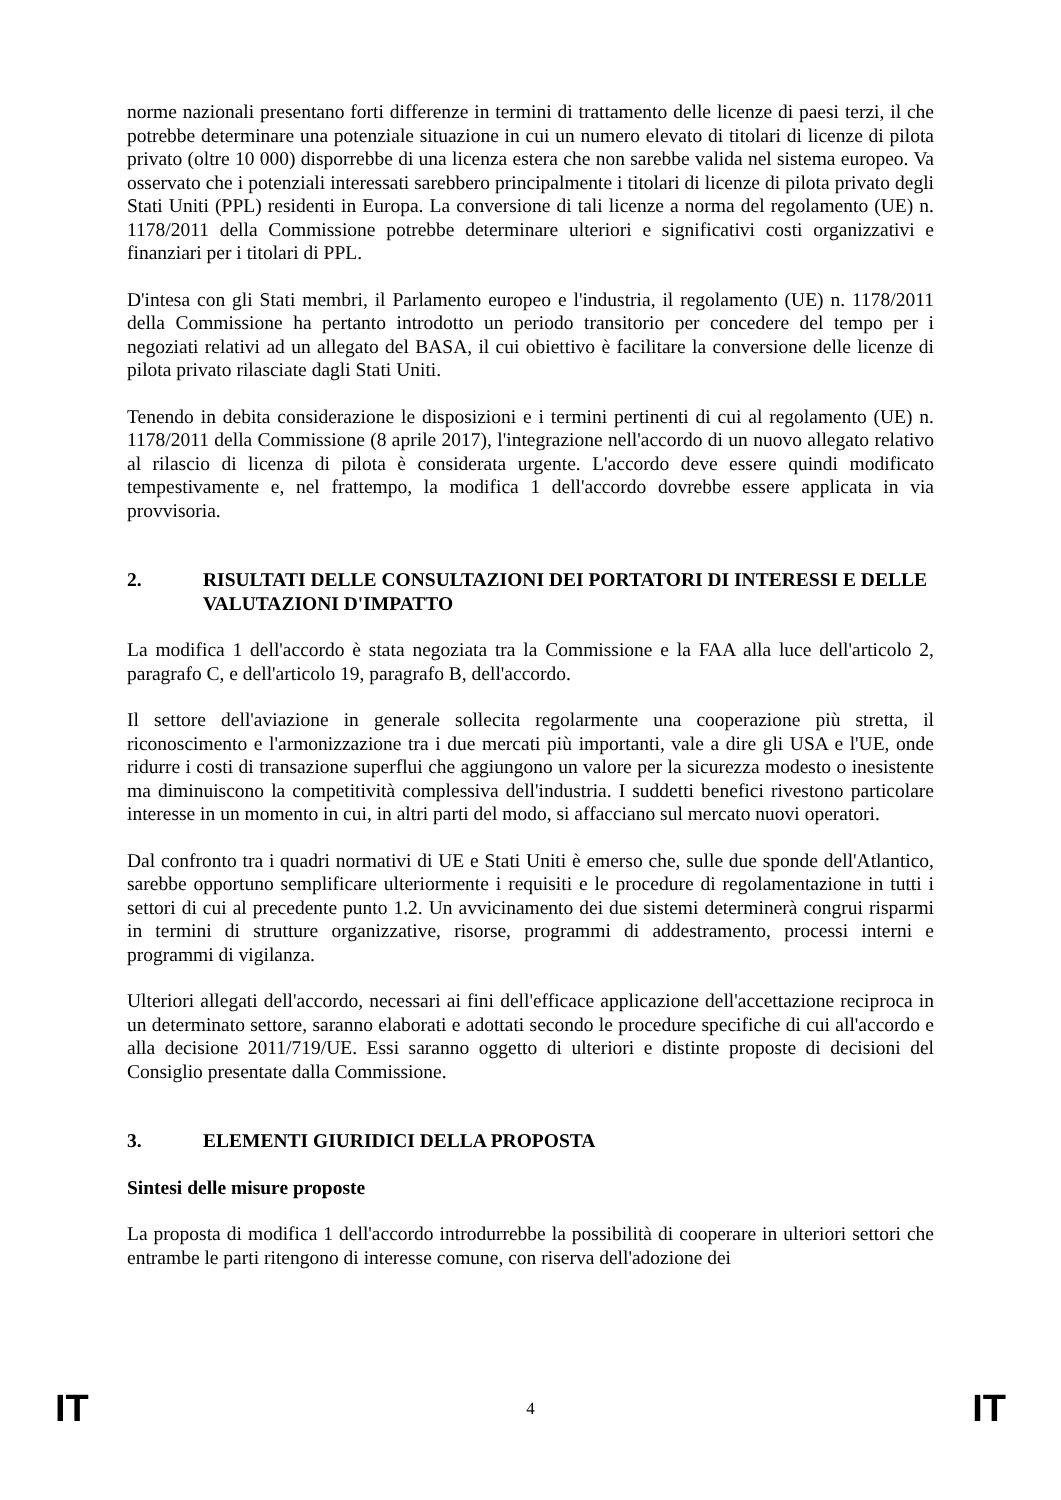norme nazionali presentano forti differenze in termini di trattamento delle licenze di paesi terzi, il che potrebbe determinare una potenziale situazione in cui un numero elevato di titolari di licenze di pilota privato (oltre 10 000) disporrebbe di una licenza estera che non sarebbe valida nel sistema europeo. Va osservato che i potenziali interessati sarebbero principalmente i titolari di licenze di pilota privato degli Stati Uniti (PPL) residenti in Europa. La conversione di tali licenze a norma del regolamento (UE) n. 1178/2011 della Commissione potrebbe determinare ulteriori e significativi costi organizzativi e finanziari per i titolari di PPL.
D'intesa con gli Stati membri, il Parlamento europeo e l'industria, il regolamento (UE) n. 1178/2011 della Commissione ha pertanto introdotto un periodo transitorio per concedere del tempo per i negoziati relativi ad un allegato del BASA, il cui obiettivo è facilitare la conversione delle licenze di pilota privato rilasciate dagli Stati Uniti.
Tenendo in debita considerazione le disposizioni e i termini pertinenti di cui al regolamento (UE) n. 1178/2011 della Commissione (8 aprile 2017), l'integrazione nell'accordo di un nuovo allegato relativo al rilascio di licenza di pilota è considerata urgente. L'accordo deve essere quindi modificato tempestivamente e, nel frattempo, la modifica 1 dell'accordo dovrebbe essere applicata in via provvisoria.
2. RISULTATI DELLE CONSULTAZIONI DEI PORTATORI DI INTERESSI E DELLE VALUTAZIONI D'IMPATTO
La modifica 1 dell'accordo è stata negoziata tra la Commissione e la FAA alla luce dell'articolo 2, paragrafo C, e dell'articolo 19, paragrafo B, dell'accordo.
Il settore dell'aviazione in generale sollecita regolarmente una cooperazione più stretta, il riconoscimento e l'armonizzazione tra i due mercati più importanti, vale a dire gli USA e l'UE, onde ridurre i costi di transazione superflui che aggiungono un valore per la sicurezza modesto o inesistente ma diminuiscono la competitività complessiva dell'industria. I suddetti benefici rivestono particolare interesse in un momento in cui, in altri parti del modo, si affacciano sul mercato nuovi operatori.
Dal confronto tra i quadri normativi di UE e Stati Uniti è emerso che, sulle due sponde dell'Atlantico, sarebbe opportuno semplificare ulteriormente i requisiti e le procedure di regolamentazione in tutti i settori di cui al precedente punto 1.2. Un avvicinamento dei due sistemi determinerà congrui risparmi in termini di strutture organizzative, risorse, programmi di addestramento, processi interni e programmi di vigilanza.
Ulteriori allegati dell'accordo, necessari ai fini dell'efficace applicazione dell'accettazione reciproca in un determinato settore, saranno elaborati e adottati secondo le procedure specifiche di cui all'accordo e alla decisione 2011/719/UE. Essi saranno oggetto di ulteriori e distinte proposte di decisioni del Consiglio presentate dalla Commissione.
3. ELEMENTI GIURIDICI DELLA PROPOSTA
Sintesi delle misure proposte
La proposta di modifica 1 dell'accordo introdurrebbe la possibilità di cooperare in ulteriori settori che entrambe le parti ritengono di interesse comune, con riserva dell'adozione dei
IT 4 IT